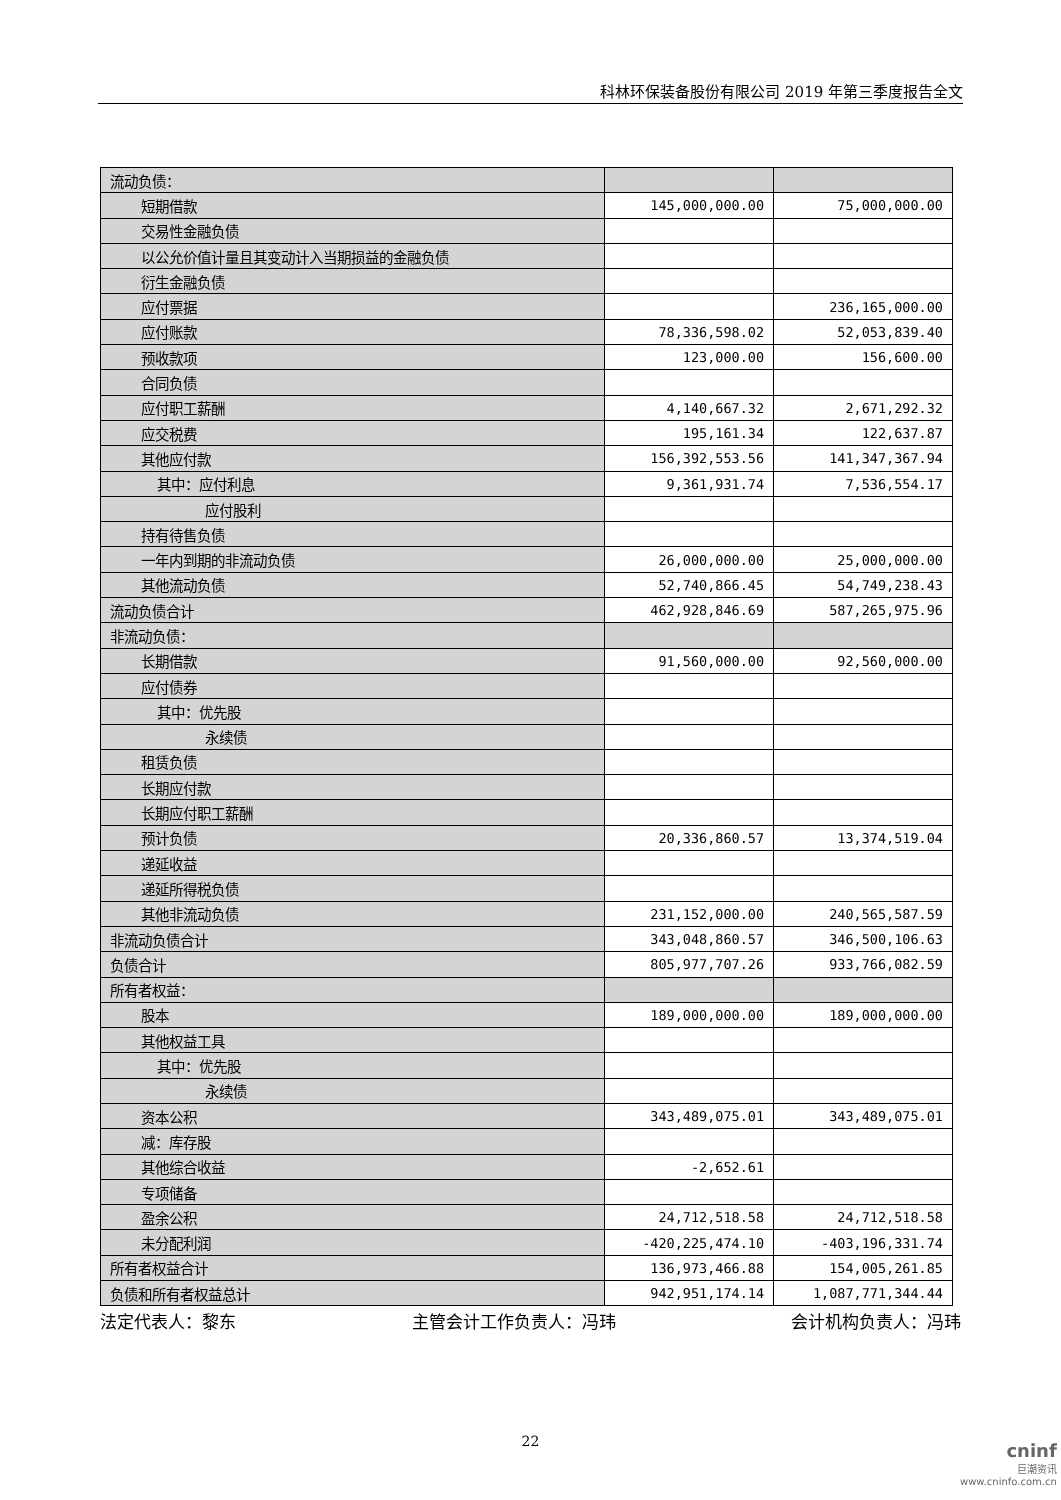科林环保装备股份有限公司 2019 年第三季度报告全文
| 流动负债： | | |
| 短期借款 | 145,000,000.00 | 75,000,000.00 |
| 交易性金融负债 | | |
| 以公允价值计量且其变动计入当期损益的金融负债 | | |
| 衍生金融负债 | | |
| 应付票据 | | 236,165,000.00 |
| 应付账款 | 78,336,598.02 | 52,053,839.40 |
| 预收款项 | 123,000.00 | 156,600.00 |
| 合同负债 | | |
| 应付职工薪酬 | 4,140,667.32 | 2,671,292.32 |
| 应交税费 | 195,161.34 | 122,637.87 |
| 其他应付款 | 156,392,553.56 | 141,347,367.94 |
| 其中：应付利息 | 9,361,931.74 | 7,536,554.17 |
| 应付股利 | | |
| 持有待售负债 | | |
| 一年内到期的非流动负债 | 26,000,000.00 | 25,000,000.00 |
| 其他流动负债 | 52,740,866.45 | 54,749,238.43 |
| 流动负债合计 | 462,928,846.69 | 587,265,975.96 |
| 非流动负债： | | |
| 长期借款 | 91,560,000.00 | 92,560,000.00 |
| 应付债券 | | |
| 其中：优先股 | | |
| 永续债 | | |
| 租赁负债 | | |
| 长期应付款 | | |
| 长期应付职工薪酬 | | |
| 预计负债 | 20,336,860.57 | 13,374,519.04 |
| 递延收益 | | |
| 递延所得税负债 | | |
| 其他非流动负债 | 231,152,000.00 | 240,565,587.59 |
| 非流动负债合计 | 343,048,860.57 | 346,500,106.63 |
| 负债合计 | 805,977,707.26 | 933,766,082.59 |
| 所有者权益： | | |
| 股本 | 189,000,000.00 | 189,000,000.00 |
| 其他权益工具 | | |
| 其中：优先股 | | |
| 永续债 | | |
| 资本公积 | 343,489,075.01 | 343,489,075.01 |
| 减：库存股 | | |
| 其他综合收益 | -2,652.61 | |
| 专项储备 | | |
| 盈余公积 | 24,712,518.58 | 24,712,518.58 |
| 未分配利润 | -420,225,474.10 | -403,196,331.74 |
| 所有者权益合计 | 136,973,466.88 | 154,005,261.85 |
| 负债和所有者权益总计 | 942,951,174.14 | 1,087,771,344.44 |
法定代表人：黎东 主管会计工作负责人：冯玮 会计机构负责人：冯玮
22
cninf
巨潮资讯
www.cninfo.com.cn